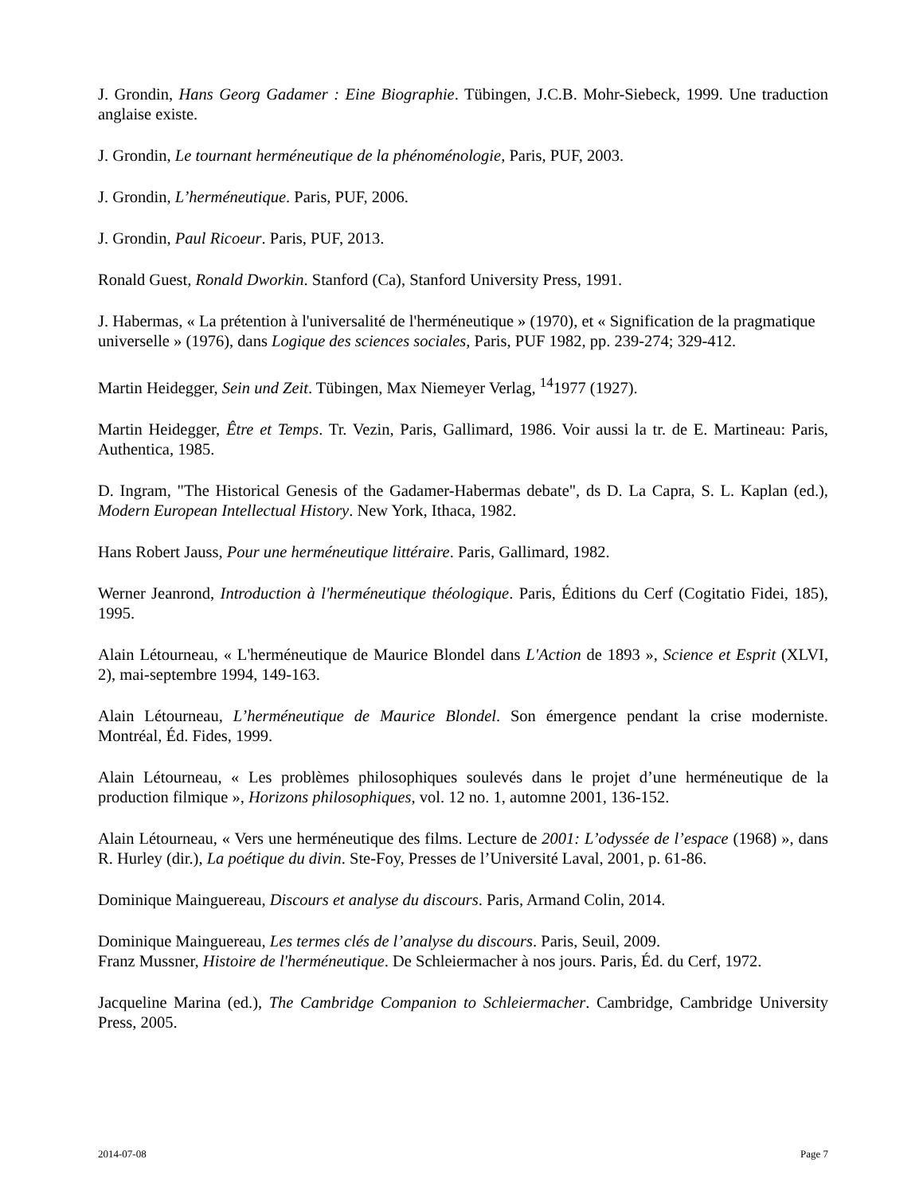J. Grondin, Hans Georg Gadamer : Eine Biographie. Tübingen, J.C.B. Mohr-Siebeck, 1999. Une traduction anglaise existe.
J. Grondin, Le tournant herméneutique de la phénoménologie, Paris, PUF, 2003.
J. Grondin, L’herméneutique. Paris, PUF, 2006.
J. Grondin, Paul Ricoeur. Paris, PUF, 2013.
Ronald Guest, Ronald Dworkin. Stanford (Ca), Stanford University Press, 1991.
J. Habermas, « La prétention à l'universalité de l'herméneutique » (1970), et « Signification de la pragmatique universelle » (1976), dans Logique des sciences sociales, Paris, PUF 1982, pp. 239-274; 329-412.
Martin Heidegger, Sein und Zeit. Tübingen, Max Niemeyer Verlag, <sup>14</sup>1977 (1927).
Martin Heidegger, Être et Temps. Tr. Vezin, Paris, Gallimard, 1986. Voir aussi la tr. de E. Martineau: Paris, Authentica, 1985.
D. Ingram, "The Historical Genesis of the Gadamer-Habermas debate", ds D. La Capra, S. L. Kaplan (ed.), Modern European Intellectual History. New York, Ithaca, 1982.
Hans Robert Jauss, Pour une herméneutique littéraire. Paris, Gallimard, 1982.
Werner Jeanrond, Introduction à l'herméneutique théologique. Paris, Éditions du Cerf (Cogitatio Fidei, 185), 1995.
Alain Létourneau, « L'herméneutique de Maurice Blondel dans L'Action de 1893 », Science et Esprit (XLVI, 2), mai-septembre 1994, 149-163.
Alain Létourneau, L’herméneutique de Maurice Blondel. Son émergence pendant la crise moderniste. Montréal, Éd. Fides, 1999.
Alain Létourneau, « Les problèmes philosophiques soulevés dans le projet d’une herméneutique de la production filmique », Horizons philosophiques, vol. 12 no. 1, automne 2001, 136-152.
Alain Létourneau, « Vers une herméneutique des films. Lecture de 2001: L’odyssée de l’espace (1968) », dans R. Hurley (dir.), La poétique du divin. Ste-Foy, Presses de l’Université Laval, 2001, p. 61-86.
Dominique Mainguereau, Discours et analyse du discours. Paris, Armand Colin, 2014.
Dominique Mainguereau, Les termes clés de l’analyse du discours. Paris, Seuil, 2009.
Franz Mussner, Histoire de l'herméneutique. De Schleiermacher à nos jours. Paris, Éd. du Cerf, 1972.
Jacqueline Marina (ed.), The Cambridge Companion to Schleiermacher. Cambridge, Cambridge University Press, 2005.
2014-07-08 Page 7